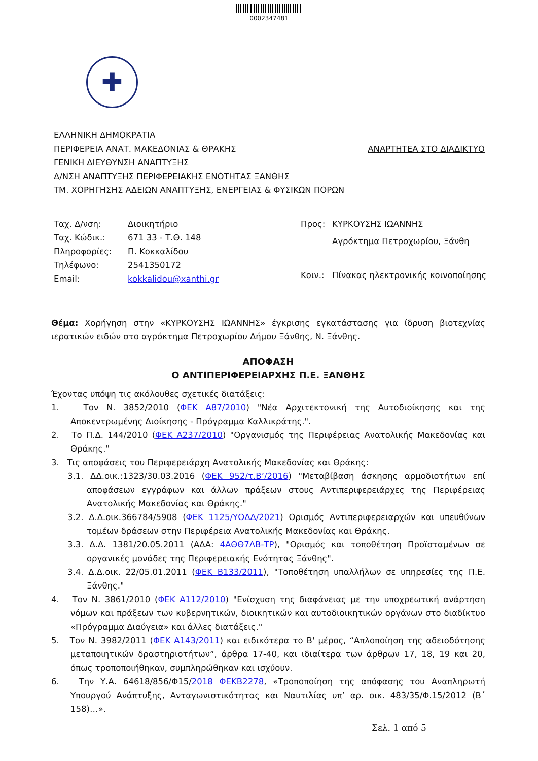0002347481
✚
ΕΛΛΗΝΙΚΗ ΔΗΜΟΚΡΑΤΙΑ
ΠΕΡΙΦΕΡΕΙΑ ΑΝΑΤ. ΜΑΚΕΔΟΝΙΑΣ & ΘΡΑΚΗΣ ΑΝΑΡΤΗΤΕΑ ΣΤΟ ΔΙΑΔΙΚΤΥΟ
ΓΕΝΙΚΗ ΔΙΕΥΘΥΝΣΗ ΑΝΑΠΤΥΞΗΣ
Δ/ΝΣΗ ΑΝΑΠΤΥΞΗΣ ΠΕΡΙΦΕΡΕΙΑΚΗΣ ΕΝΟΤΗΤΑΣ ΞΑΝΘΗΣ
ΤΜ. ΧΟΡΗΓΗΣΗΣ ΑΔΕΙΩΝ ΑΝΑΠΤΥΞΗΣ, ΕΝΕΡΓΕΙΑΣ & ΦΥΣΙΚΩΝ ΠΟΡΩΝ
| Ταχ. Δ/νση: | Διοικητήριο |
| Ταχ. Κώδικ.: | 671 33 - Τ.Θ. 148 |
| Πληροφορίες: | Π. Κοκκαλίδου |
| Τηλέφωνο: | 2541350172 |
| Email: | kokkalidou@xanthi.gr |
| Προς: | ΚΥΡΚΟΥΣΗΣ ΙΩΑΝΝΗΣ |
| | Αγρόκτημα Πετροχωρίου, Ξάνθη |
| Κοιν.: | Πίνακας ηλεκτρονικής κοινοποίησης |
Θέμα: Χορήγηση στην «ΚΥΡΚΟΥΣΗΣ ΙΩΑΝΝΗΣ» έγκρισης εγκατάστασης για ίδρυση βιοτεχνίας ιερατικών ειδών στο αγρόκτημα Πετροχωρίου Δήμου Ξάνθης, Ν. Ξάνθης.
ΑΠΟΦΑΣΗ
Ο ΑΝΤΙΠΕΡΙΦΕΡΕΙΑΡΧΗΣ Π.Ε. ΞΑΝΘΗΣ
Έχοντας υπόψη τις ακόλουθες σχετικές διατάξεις:
1. Τον Ν. 3852/2010 (ΦΕΚ Α87/2010) "Νέα Αρχιτεκτονική της Αυτοδιοίκησης και της Αποκεντρωμένης Διοίκησης - Πρόγραμμα Καλλικράτης.".
2. Το Π.Δ. 144/2010 (ΦΕΚ Α237/2010) "Οργανισμός της Περιφέρειας Ανατολικής Μακεδονίας και Θράκης."
3. Τις αποφάσεις του Περιφερειάρχη Ανατολικής Μακεδονίας και Θράκης:
3.1. ΔΔ.οικ.:1323/30.03.2016 (ΦΕΚ 952/τ.Β’/2016) "Μεταβίβαση άσκησης αρμοδιοτήτων επί αποφάσεων εγγράφων και άλλων πράξεων στους Αντιπεριφερειάρχες της Περιφέρειας Ανατολικής Μακεδονίας και Θράκης."
3.2. Δ.Δ.οικ.366784/5908 (ΦΕΚ 1125/ΥΟΔΔ/2021) Ορισμός Αντιπεριφερειαρχών και υπευθύνων τομέων δράσεων στην Περιφέρεια Ανατολικής Μακεδονίας και Θράκης.
3.3. Δ.Δ. 1381/20.05.2011 (ΑΔΑ: 4ΑΘΘ7ΛΒ-ΤΡ), "Ορισμός και τοποθέτηση Προϊσταμένων σε οργανικές μονάδες της Περιφερειακής Ενότητας Ξάνθης".
3.4. Δ.Δ.οικ. 22/05.01.2011 (ΦΕΚ Β133/2011), "Τοποθέτηση υπαλλήλων σε υπηρεσίες της Π.Ε. Ξάνθης."
4. Τον Ν. 3861/2010 (ΦΕΚ Α112/2010) "Ενίσχυση της διαφάνειας με την υποχρεωτική ανάρτηση νόμων και πράξεων των κυβερνητικών, διοικητικών και αυτοδιοικητικών οργάνων στο διαδίκτυο «Πρόγραμμα Διαύγεια» και άλλες διατάξεις."
5. Τον Ν. 3982/2011 (ΦΕΚ Α143/2011) και ειδικότερα το Β' μέρος, “Απλοποίηση της αδειοδότησης μεταποιητικών δραστηριοτήτων”, άρθρα 17-40, και ιδιαίτερα των άρθρων 17, 18, 19 και 20, όπως τροποποιήθηκαν, συμπληρώθηκαν και ισχύουν.
6. Την Υ.Α. 64618/856/Φ15/2018 ΦΕΚΒ2278, «Τροποποίηση της απόφασης του Αναπληρωτή Υπουργού Ανάπτυξης, Ανταγωνιστικότητας και Ναυτιλίας υπ’ αρ. οικ. 483/35/Φ.15/2012 (Β΄ 158)…».
Σελ. 1 από 5